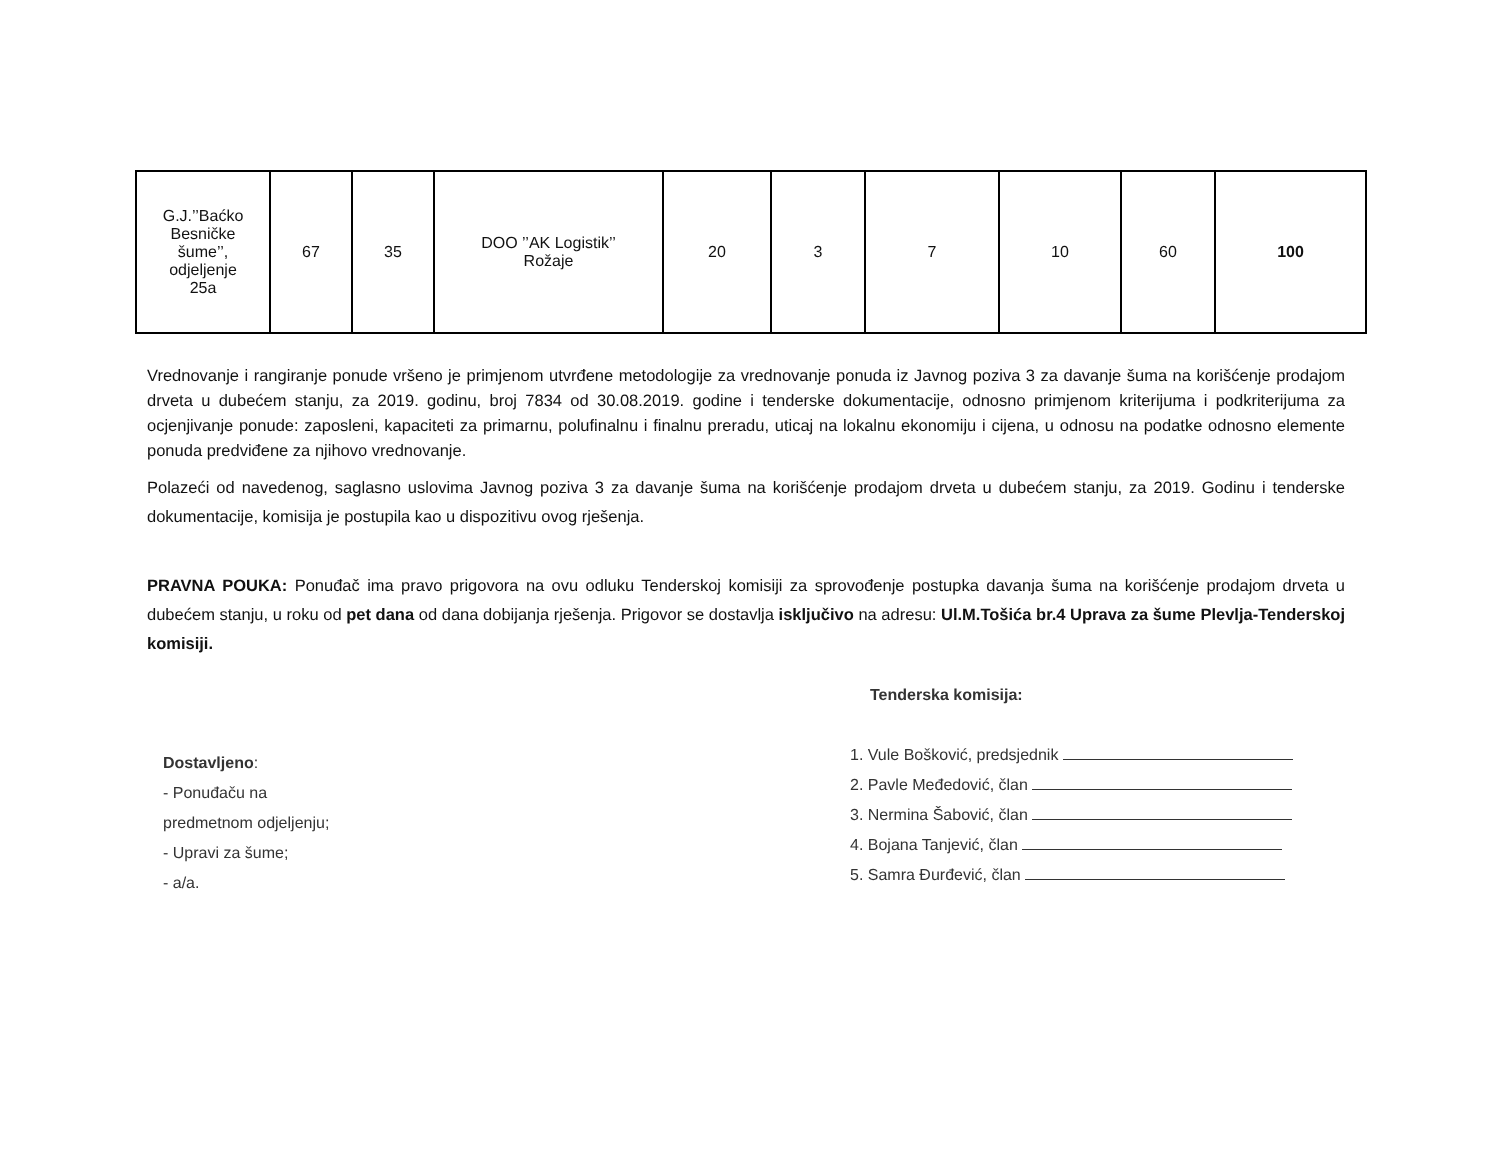| G.J.’’Baćko Besničke šume’’, odjeljenje 25a | 67 | 35 | DOO ’’AK Logistik’’ Rožaje | 20 | 3 | 7 | 10 | 60 | 100 |
Vrednovanje i rangiranje ponude vršeno je primjenom utvrđene metodologije za vrednovanje ponuda iz Javnog poziva 3 za davanje šuma na korišćenje prodajom drveta u dubećem stanju, za 2019. godinu, broj 7834 od 30.08.2019. godine i tenderske dokumentacije, odnosno primjenom kriterijuma i podkriterijuma za ocjenjivanje ponude: zaposleni, kapaciteti za primarnu, polufinalnu i finalnu preradu, uticaj na lokalnu ekonomiju i cijena, u odnosu na podatke odnosno elemente ponuda predviđene za njihovo vrednovanje.
Polazeći od navedenog, saglasno uslovima Javnog poziva 3 za davanje šuma na korišćenje prodajom drveta u dubećem stanju, za 2019. Godinu i tenderske dokumentacije, komisija je postupila kao u dispozitivu ovog rješenja.
PRAVNA POUKA: Ponuđač ima pravo prigovora na ovu odluku Tenderskoj komisiji za sprovođenje postupka davanja šuma na korišćenje prodajom drveta u dubećem stanju, u roku od pet dana od dana dobijanja rješenja. Prigovor se dostavlja isključivo na adresu: Ul.M.Tošića br.4 Uprava za šume Plevlja-Tenderskoj komisiji.
Dostavljeno:
- Ponuđaču na
predmetnom odjeljenju;
- Upravi za šume;
- a/a.
Tenderska komisija:
1. Vule Bošković, predsjednik
2. Pavle Međedović, član
3. Nermina Šabović, član
4. Bojana Tanjević, član
5. Samra Đurđević, član